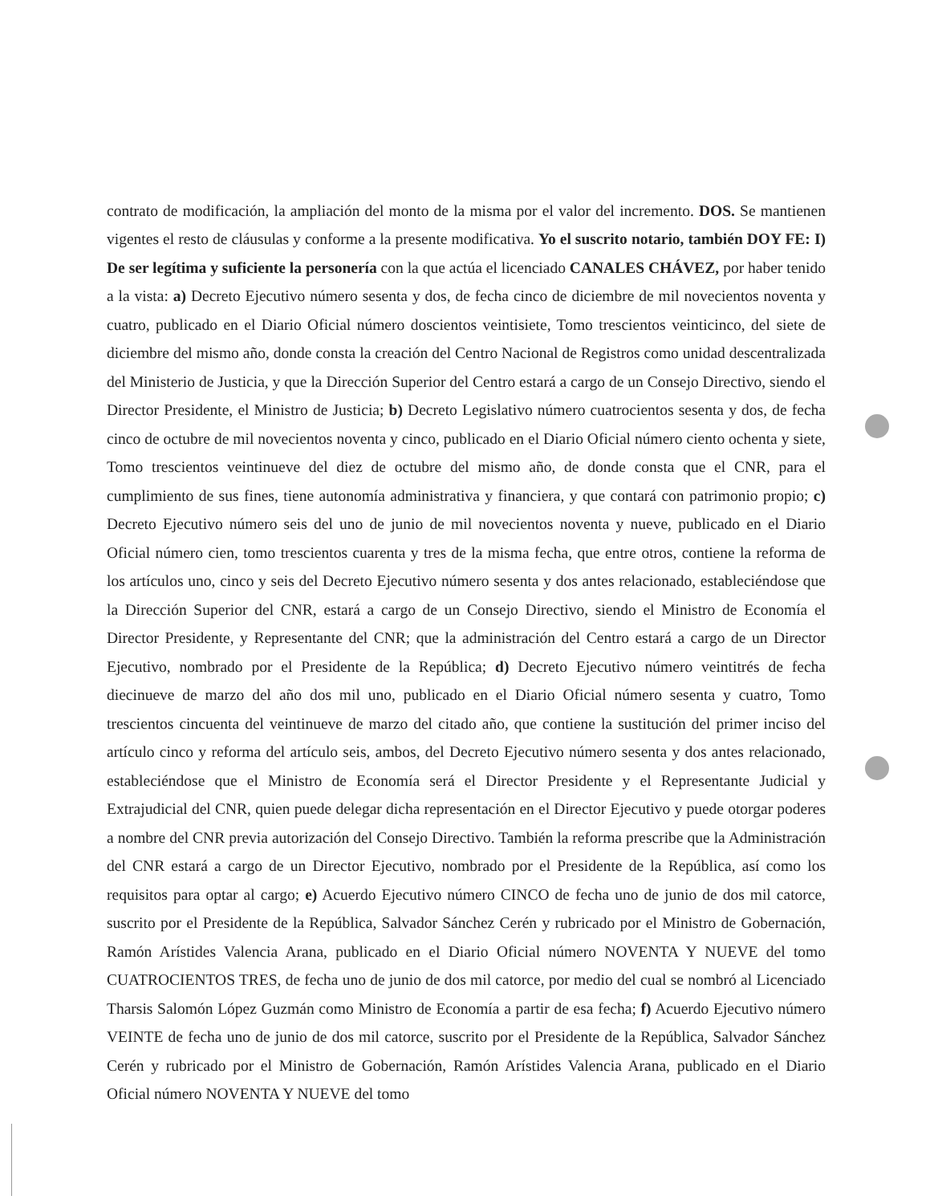contrato de modificación, la ampliación del monto de la misma por el valor del incremento. DOS. Se mantienen vigentes el resto de cláusulas y conforme a la presente modificativa. Yo el suscrito notario, también DOY FE: I) De ser legítima y suficiente la personería con la que actúa el licenciado CANALES CHÁVEZ, por haber tenido a la vista: a) Decreto Ejecutivo número sesenta y dos, de fecha cinco de diciembre de mil novecientos noventa y cuatro, publicado en el Diario Oficial número doscientos veintisiete, Tomo trescientos veinticinco, del siete de diciembre del mismo año, donde consta la creación del Centro Nacional de Registros como unidad descentralizada del Ministerio de Justicia, y que la Dirección Superior del Centro estará a cargo de un Consejo Directivo, siendo el Director Presidente, el Ministro de Justicia; b) Decreto Legislativo número cuatrocientos sesenta y dos, de fecha cinco de octubre de mil novecientos noventa y cinco, publicado en el Diario Oficial número ciento ochenta y siete, Tomo trescientos veintinueve del diez de octubre del mismo año, de donde consta que el CNR, para el cumplimiento de sus fines, tiene autonomía administrativa y financiera, y que contará con patrimonio propio; c) Decreto Ejecutivo número seis del uno de junio de mil novecientos noventa y nueve, publicado en el Diario Oficial número cien, tomo trescientos cuarenta y tres de la misma fecha, que entre otros, contiene la reforma de los artículos uno, cinco y seis del Decreto Ejecutivo número sesenta y dos antes relacionado, estableciéndose que la Dirección Superior del CNR, estará a cargo de un Consejo Directivo, siendo el Ministro de Economía el Director Presidente, y Representante del CNR; que la administración del Centro estará a cargo de un Director Ejecutivo, nombrado por el Presidente de la República; d) Decreto Ejecutivo número veintitrés de fecha diecinueve de marzo del año dos mil uno, publicado en el Diario Oficial número sesenta y cuatro, Tomo trescientos cincuenta del veintinueve de marzo del citado año, que contiene la sustitución del primer inciso del artículo cinco y reforma del artículo seis, ambos, del Decreto Ejecutivo número sesenta y dos antes relacionado, estableciéndose que el Ministro de Economía será el Director Presidente y el Representante Judicial y Extrajudicial del CNR, quien puede delegar dicha representación en el Director Ejecutivo y puede otorgar poderes a nombre del CNR previa autorización del Consejo Directivo. También la reforma prescribe que la Administración del CNR estará a cargo de un Director Ejecutivo, nombrado por el Presidente de la República, así como los requisitos para optar al cargo; e) Acuerdo Ejecutivo número CINCO de fecha uno de junio de dos mil catorce, suscrito por el Presidente de la República, Salvador Sánchez Cerén y rubricado por el Ministro de Gobernación, Ramón Arístides Valencia Arana, publicado en el Diario Oficial número NOVENTA Y NUEVE del tomo CUATROCIENTOS TRES, de fecha uno de junio de dos mil catorce, por medio del cual se nombró al Licenciado Tharsis Salomón López Guzmán como Ministro de Economía a partir de esa fecha; f) Acuerdo Ejecutivo número VEINTE de fecha uno de junio de dos mil catorce, suscrito por el Presidente de la República, Salvador Sánchez Cerén y rubricado por el Ministro de Gobernación, Ramón Arístides Valencia Arana, publicado en el Diario Oficial número NOVENTA Y NUEVE del tomo